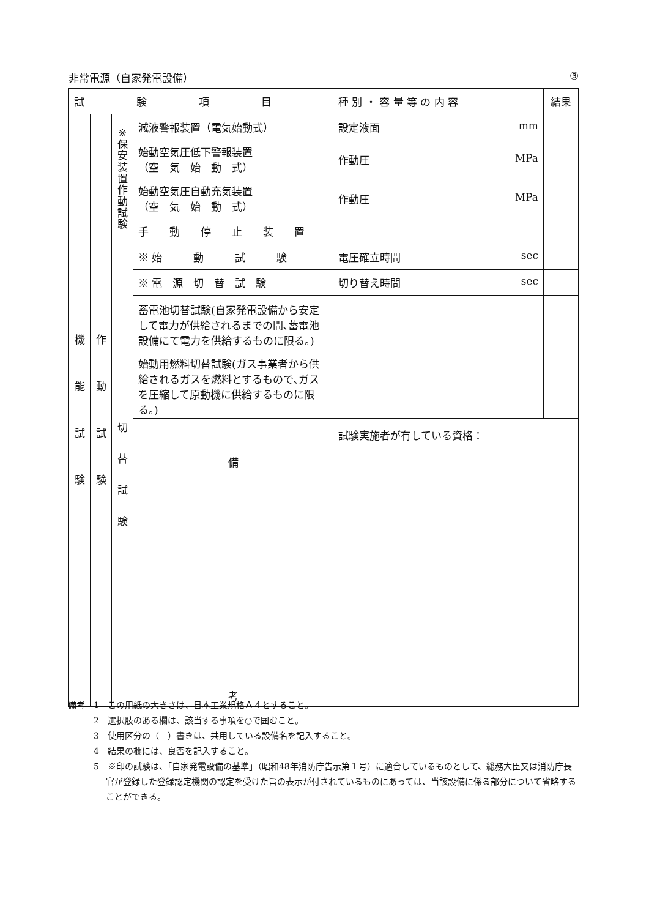非常電源（自家発電設備） ③
| 試 験 項 目 | | | | 種 別 ・ 容 量 等 の 内 容 | 結果 |
| --- | --- | --- | --- | --- | --- |
| 機 能 試 験 | 作 動 試 験 | ※ 保 安 装 置 作 動 試 験 | 減液警報装置（電気始動式） | 設定液面 mm | |
| | | | 始動空気圧低下警報装置 （空 気 始 動 式） | 作動圧 MPa | |
| | | | 始動空気圧自動充気装置 （空 気 始 動 式） | 作動圧 MPa | |
| | | | 手 動 停 止 装 置 | | |
| | | 切 替 試 験 | ※ 始 動 試 験 | 電圧確立時間 sec | |
| | | | ※ 電 源 切 替 試 験 | 切り替え時間 sec | |
| | | | 蓄電池切替試験(自家発電設備から安定して電力が供給されるまでの間､蓄電池設備にて電力を供給するものに限る。) | | |
| | | | 始動用燃料切替試験(ガス事業者から供給されるガスを燃料とするもので､ガスを圧縮して原動機に供給するものに限る。) | | |
| | | | 備 考 | 試験実施者が有している資格： | |
備考　1　この用紙の大きさは、日本工業規格Ａ４とすること。
　　　2　選択肢のある欄は、該当する事項を○で囲むこと。
　　　3　使用区分の（　）書きは、共用している設備名を記入すること。
　　　4　結果の欄には、良否を記入すること。
　　　5　※印の試験は、「自家発電設備の基準」（昭和48年消防庁告示第１号）に適合しているものとして、総務大臣又は消防庁長官が登録した登録認定機関の認定を受けた旨の表示が付されているものにあっては、当該設備に係る部分について省略することができる。